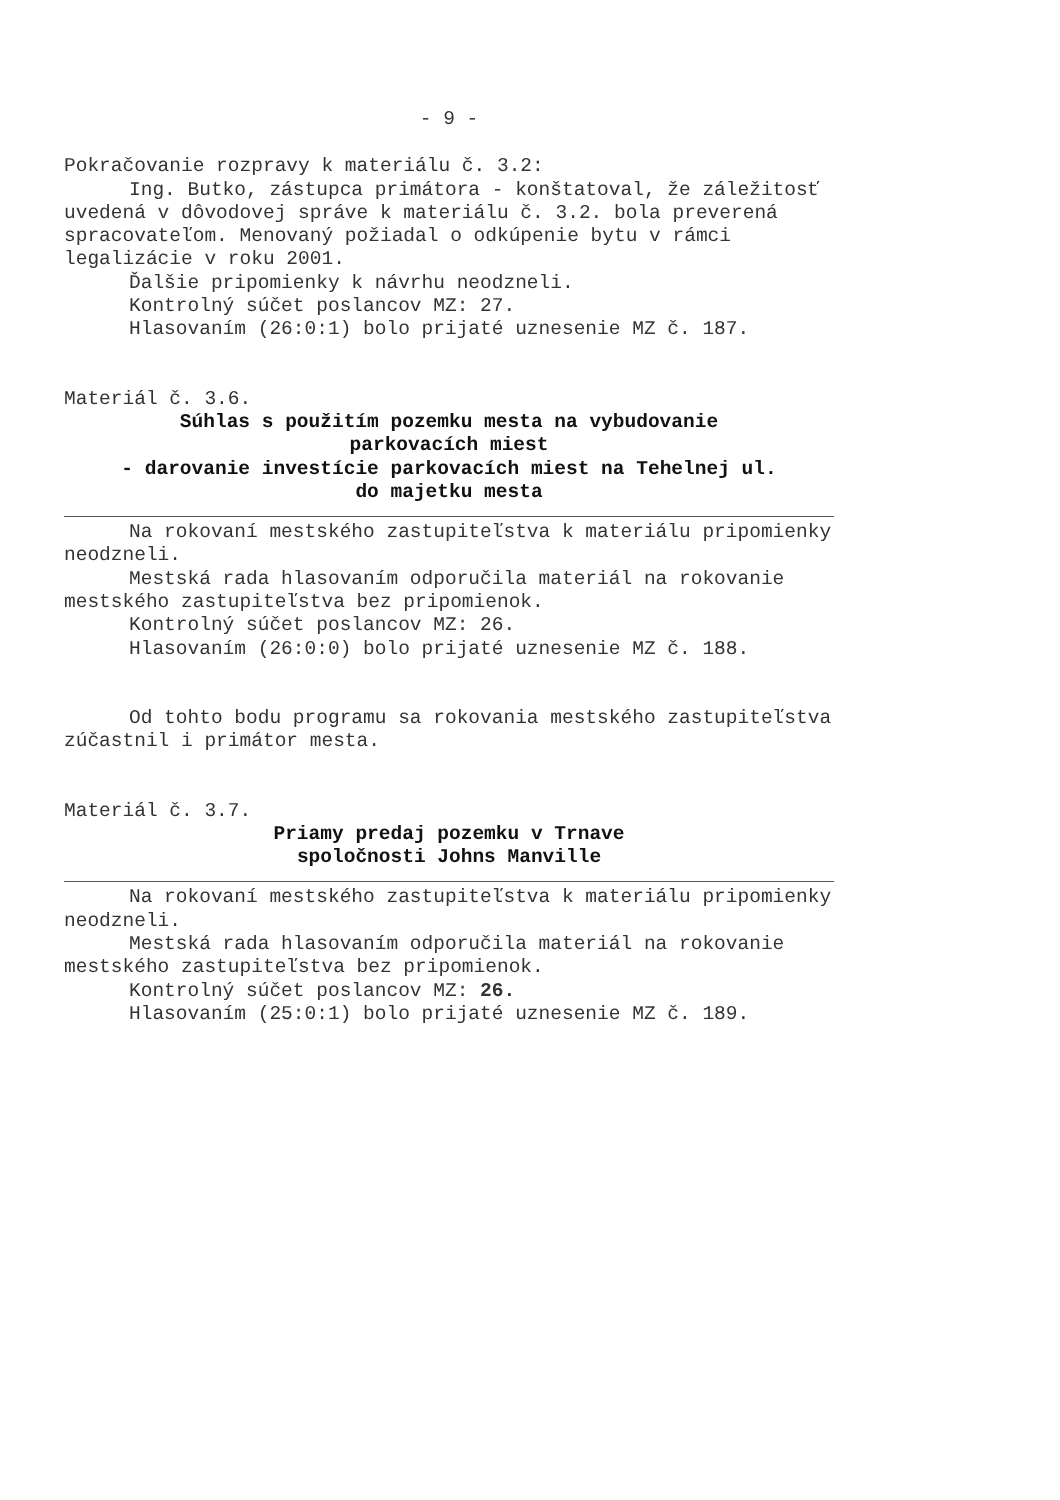- 9 -
Pokračovanie rozpravy k materiálu č. 3.2:
Ing. Butko, zástupca primátora - konštatoval, že záležitosť uvedená v dôvodovej správe k materiálu č. 3.2. bola preverená spracovateľom. Menovaný požiadal o odkúpenie bytu v rámci legalizácie v roku 2001.
Ďalšie pripomienky k návrhu neodzneli.
Kontrolný súčet poslancov MZ: 27.
Hlasovaním (26:0:1) bolo prijaté uznesenie MZ č. 187.
Materiál č. 3.6.
Súhlas s použitím pozemku mesta na vybudovanie
parkovacích miest
- darovanie investície parkovacích miest na Tehelnej ul.
do majetku mesta
Na rokovaní mestského zastupiteľstva k materiálu pripomienky neodzneli.
Mestská rada hlasovaním odporučila materiál na rokovanie mestského zastupiteľstva bez pripomienok.
Kontrolný súčet poslancov MZ: 26.
Hlasovaním (26:0:0) bolo prijaté uznesenie MZ č. 188.
Od tohto bodu programu sa rokovania mestského zastupiteľstva zúčastnil i primátor mesta.
Materiál č. 3.7.
Priamy predaj pozemku v Trnave
spoločnosti Johns Manville
Na rokovaní mestského zastupiteľstva k materiálu pripomienky neodzneli.
Mestská rada hlasovaním odporučila materiál na rokovanie mestského zastupiteľstva bez pripomienok.
Kontrolný súčet poslancov MZ: 26.
Hlasovaním (25:0:1) bolo prijaté uznesenie MZ č. 189.